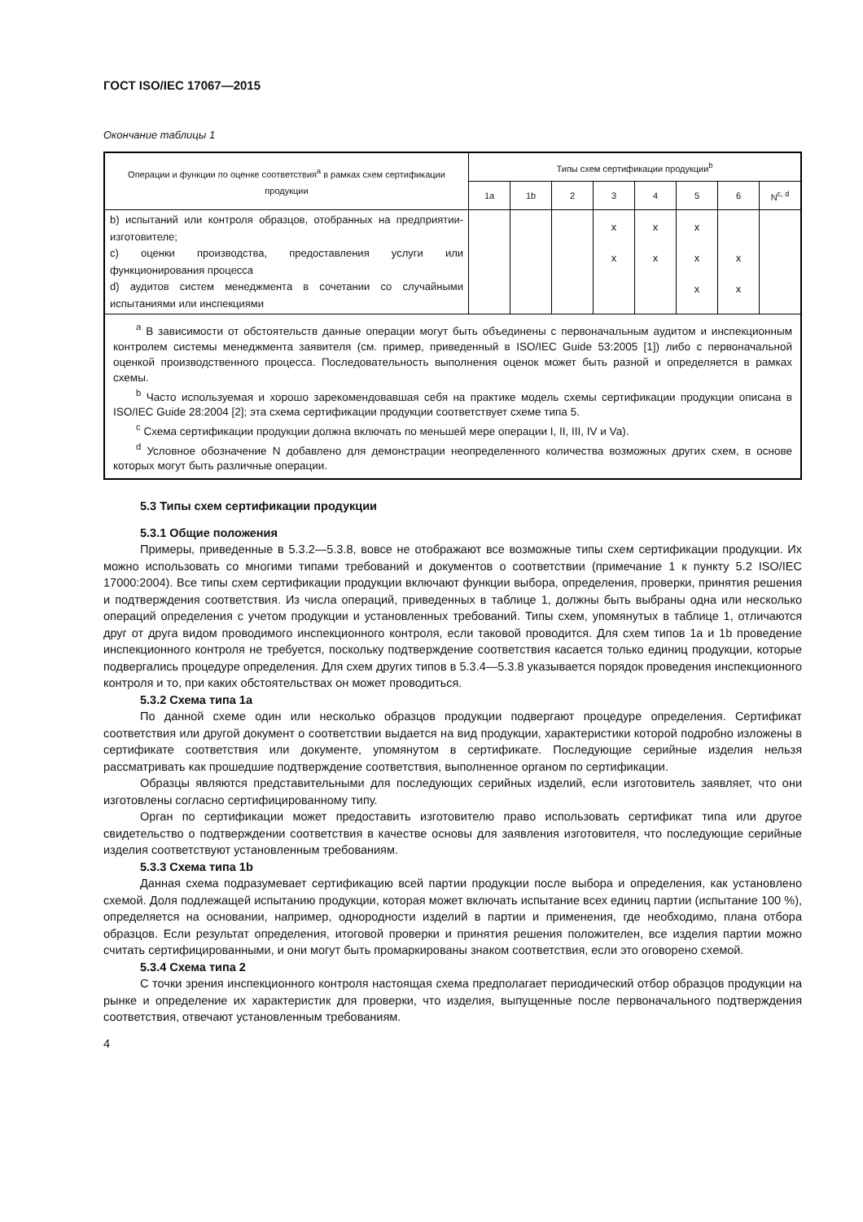ГОСТ ISO/IEC 17067—2015
Окончание таблицы 1
| Операции и функции по оценке соответствия<sup>a</sup> в рамках схем сертификации продукции | Типы схем сертификации продукции<sup>b</sup> | | | | | | | |
| --- | --- | --- | --- | --- | --- | --- | --- | --- |
| | 1a | 1b | 2 | 3 | 4 | 5 | 6 | N<sup>c, d</sup> |
| b) испытаний или контроля образцов, отобранных на предприятии-изготовителе; c) оценки производства, предоставления услуги или функционирования процесса d) аудитов систем менеджмента в сочетании со случайными испытаниями или инспекциями | | | | x x | x x | x x x | x x | |
| <sup>a</sup> В зависимости от обстоятельств данные операции могут быть объединены с первоначальным аудитом и инспекционным контролем системы менеджмента заявителя (см. пример, приведенный в ISO/IEC Guide 53:2005 [1]) либо с первоначальной оценкой производственного процесса. Последовательность выполнения оценок может быть разной и определяется в рамках схемы. <sup>b</sup> Часто используемая и хорошо зарекомендовавшая себя на практике модель схемы сертификации продукции описана в ISO/IEC Guide 28:2004 [2]; эта схема сертификации продукции соответствует схеме типа 5. <sup>c</sup> Схема сертификации продукции должна включать по меньшей мере операции I, II, III, IV и Va). <sup>d</sup> Условное обозначение N добавлено для демонстрации неопределенного количества возможных других схем, в основе которых могут быть различные операции. | | | | | | | | |
5.3 Типы схем сертификации продукции
5.3.1 Общие положения
Примеры, приведенные в 5.3.2—5.3.8, вовсе не отображают все возможные типы схем сертификации продукции. Их можно использовать со многими типами требований и документов о соответствии (примечание 1 к пункту 5.2 ISO/IEC 17000:2004). Все типы схем сертификации продукции включают функции выбора, определения, проверки, принятия решения и подтверждения соответствия. Из числа операций, приведенных в таблице 1, должны быть выбраны одна или несколько операций определения с учетом продукции и установленных требований. Типы схем, упомянутых в таблице 1, отличаются друг от друга видом проводимого инспекционного контроля, если таковой проводится. Для схем типов 1a и 1b проведение инспекционного контроля не требуется, поскольку подтверждение соответствия касается только единиц продукции, которые подвергались процедуре определения. Для схем других типов в 5.3.4—5.3.8 указывается порядок проведения инспекционного контроля и то, при каких обстоятельствах он может проводиться.
5.3.2 Схема типа 1a
По данной схеме один или несколько образцов продукции подвергают процедуре определения. Сертификат соответствия или другой документ о соответствии выдается на вид продукции, характеристики которой подробно изложены в сертификате соответствия или документе, упомянутом в сертификате. Последующие серийные изделия нельзя рассматривать как прошедшие подтверждение соответствия, выполненное органом по сертификации.
Образцы являются представительными для последующих серийных изделий, если изготовитель заявляет, что они изготовлены согласно сертифицированному типу.
Орган по сертификации может предоставить изготовителю право использовать сертификат типа или другое свидетельство о подтверждении соответствия в качестве основы для заявления изготовителя, что последующие серийные изделия соответствуют установленным требованиям.
5.3.3 Схема типа 1b
Данная схема подразумевает сертификацию всей партии продукции после выбора и определения, как установлено схемой. Доля подлежащей испытанию продукции, которая может включать испытание всех единиц партии (испытание 100 %), определяется на основании, например, однородности изделий в партии и применения, где необходимо, плана отбора образцов. Если результат определения, итоговой проверки и принятия решения положителен, все изделия партии можно считать сертифицированными, и они могут быть промаркированы знаком соответствия, если это оговорено схемой.
5.3.4 Схема типа 2
С точки зрения инспекционного контроля настоящая схема предполагает периодический отбор образцов продукции на рынке и определение их характеристик для проверки, что изделия, выпущенные после первоначального подтверждения соответствия, отвечают установленным требованиям.
4